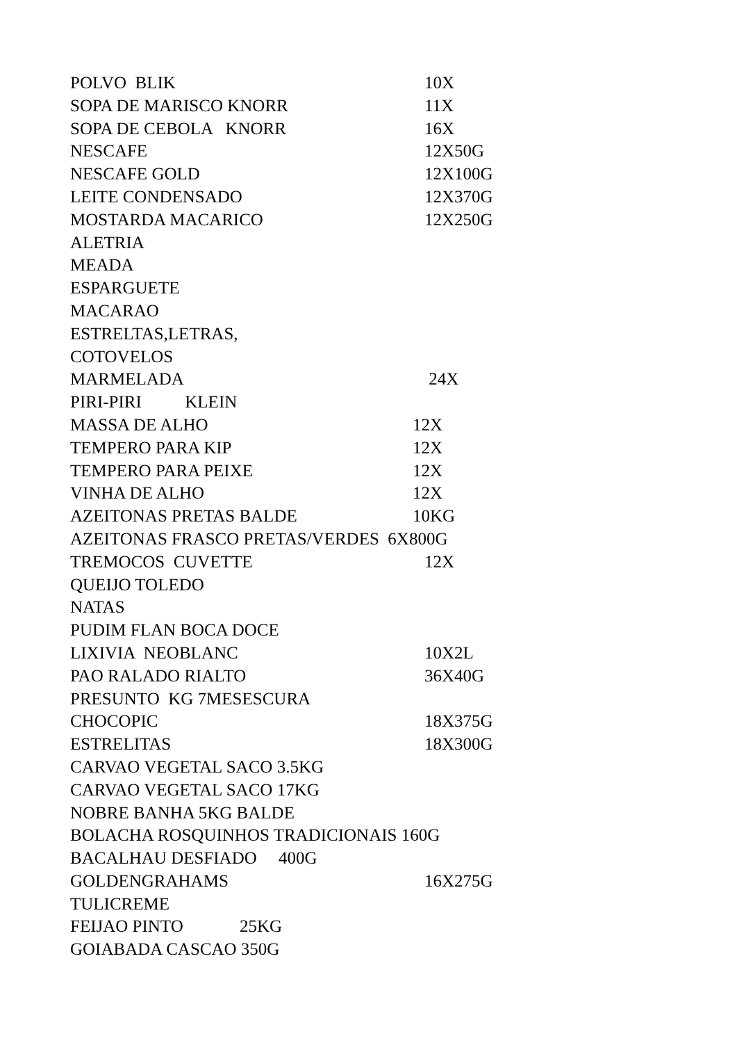POLVO BLIK 10X
SOPA DE MARISCO KNORR 11X
SOPA DE CEBOLA KNORR 16X
NESCAFE 12X50G
NESCAFE GOLD 12X100G
LEITE CONDENSADO 12X370G
MOSTARDA MACARICO 12X250G
ALETRIA
MEADA
ESPARGUETE
MACARAO
ESTRELTAS,LETRAS,
COTOVELOS
MARMELADA 24X
PIRI-PIRI KLEIN
MASSA DE ALHO 12X
TEMPERO PARA KIP 12X
TEMPERO PARA PEIXE 12X
VINHA DE ALHO 12X
AZEITONAS PRETAS BALDE 10KG
AZEITONAS FRASCO PRETAS/VERDES 6X800G
TREMOCOS CUVETTE 12X
QUEIJO TOLEDO
NATAS
PUDIM FLAN BOCA DOCE
LIXIVIA NEOBLANC 10X2L
PAO RALADO RIALTO 36X40G
PRESUNTO KG 7MESESCURA
CHOCOPIC 18X375G
ESTRELITAS 18X300G
CARVAO VEGETAL SACO 3.5KG
CARVAO VEGETAL SACO 17KG
NOBRE BANHA 5KG BALDE
BOLACHA ROSQUINHOS TRADICIONAIS 160G
BACALHAU DESFIADO 400G
GOLDENGRAHAMS 16X275G
TULICREME
FEIJAO PINTO 25KG
GOIABADA CASCAO 350G